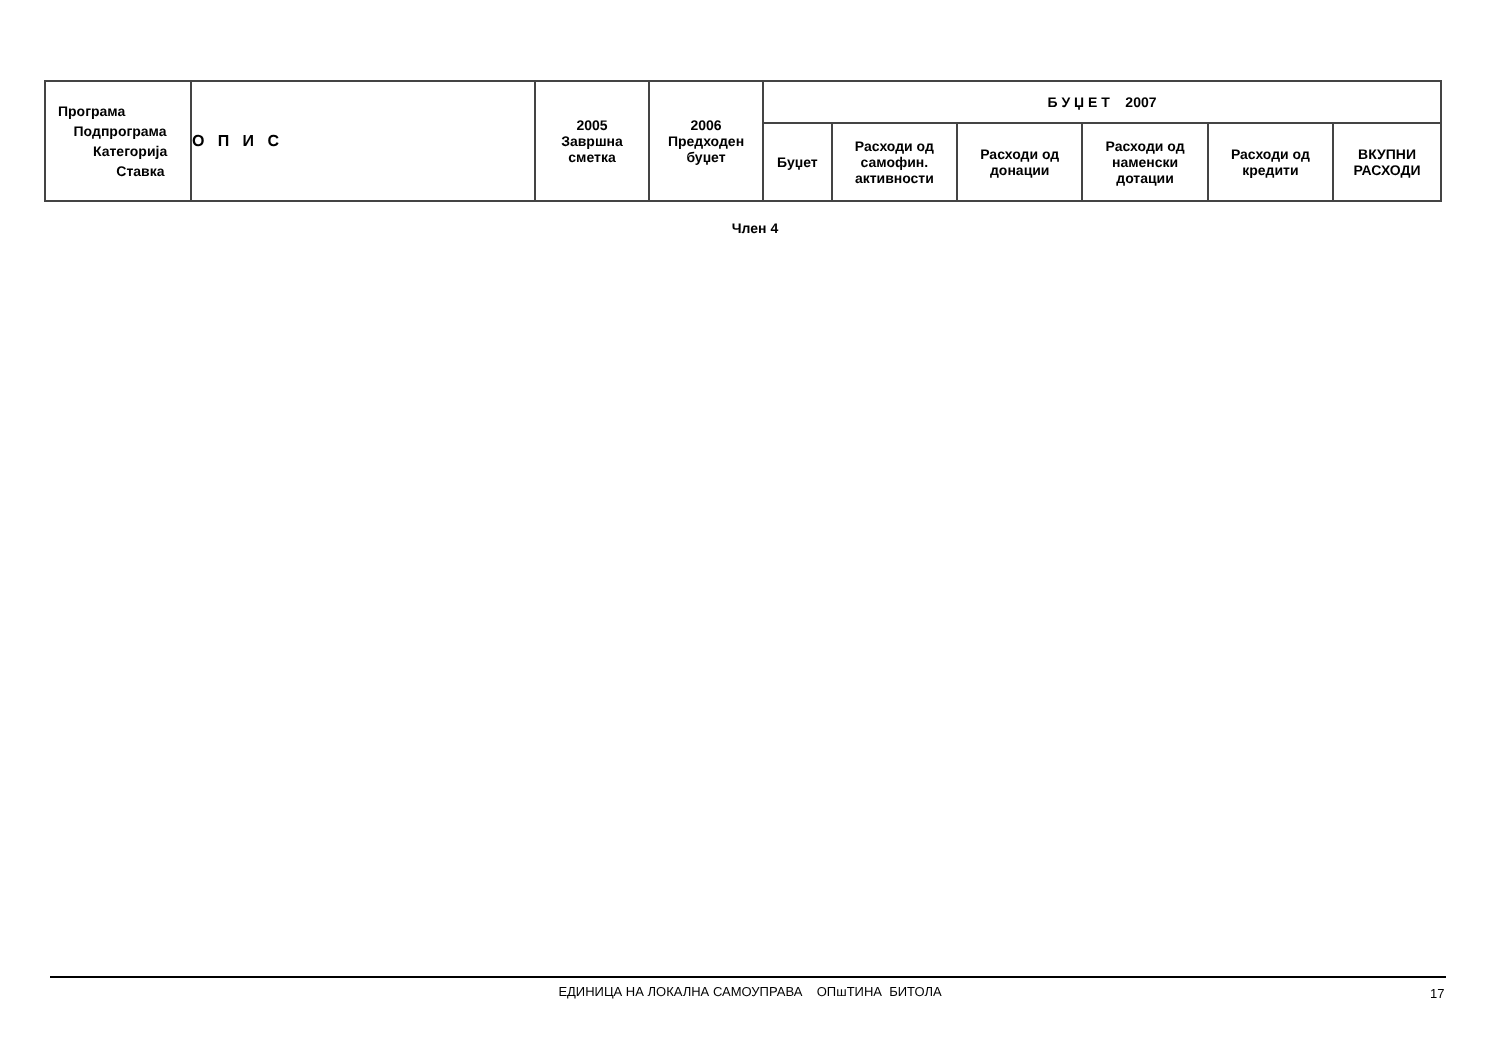| Програма Подпрограма Категорија Ставка | О П И С | 2005 Завршна сметка | 2006 Предходен буџет | Б У Џ Е Т 2007 | | | | | |
| --- | --- | --- | --- | --- | --- | --- | --- | --- | --- |
| | | | | Буџет | Расходи од самофин. активности | Расходи од донации | Расходи од наменски дотации | Расходи од кредити | ВКУПНИ РАСХОДИ |
Член 4
ЕДИНИЦА НА ЛОКАЛНА САМОУПРАВА ОПшТИНА БИТОЛА 17